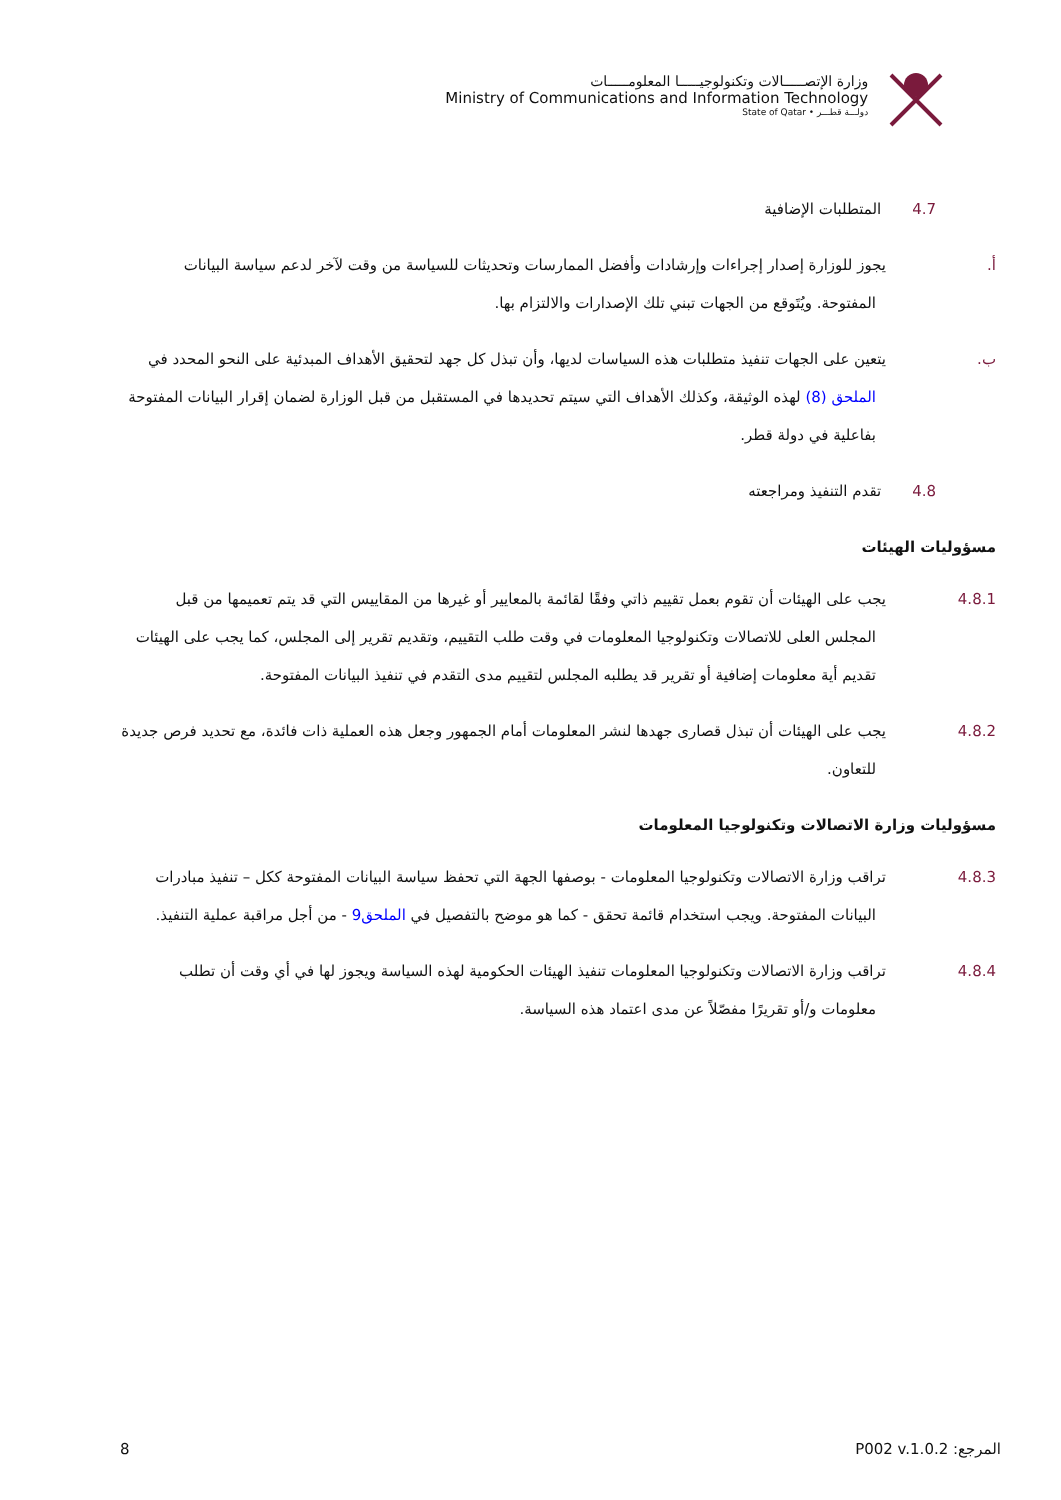وزارة الإتصـــــالات وتكنولوجيـــــا المعلومـــــات
Ministry of Communications and Information Technology
State of Qatar • دولـــة قطـــر
4.7 المتطلبات الإضافية
أ. يجوز للوزارة إصدار إجراءات وإرشادات وأفضل الممارسات وتحديثات للسياسة من وقت لآخر لدعم سياسة البيانات المفتوحة. ويُتَوقع من الجهات تبني تلك الإصدارات والالتزام بها.
ب. يتعين على الجهات تنفيذ متطلبات هذه السياسات لديها، وأن تبذل كل جهد لتحقيق الأهداف المبدئية على النحو المحدد في الملحق (8) لهذه الوثيقة، وكذلك الأهداف التي سيتم تحديدها في المستقبل من قبل الوزارة لضمان إقرار البيانات المفتوحة بفاعلية في دولة قطر.
4.8 تقدم التنفيذ ومراجعته
مسؤوليات الهيئات
4.8.1 يجب على الهيئات أن تقوم بعمل تقييم ذاتي وفقًا لقائمة بالمعايير أو غيرها من المقاييس التي قد يتم تعميمها من قبل المجلس العلى للاتصالات وتكنولوجيا المعلومات في وقت طلب التقييم، وتقديم تقرير إلى المجلس، كما يجب على الهيئات تقديم أية معلومات إضافية أو تقرير قد يطلبه المجلس لتقييم مدى التقدم في تنفيذ البيانات المفتوحة.
4.8.2 يجب على الهيئات أن تبذل قصارى جهدها لنشر المعلومات أمام الجمهور وجعل هذه العملية ذات فائدة، مع تحديد فرص جديدة للتعاون.
مسؤوليات وزارة الاتصالات وتكنولوجيا المعلومات
4.8.3 تراقب وزارة الاتصالات وتكنولوجيا المعلومات - بوصفها الجهة التي تحفظ سياسة البيانات المفتوحة ككل – تنفيذ مبادرات البيانات المفتوحة. ويجب استخدام قائمة تحقق - كما هو موضح بالتفصيل في الملحق9 - من أجل مراقبة عملية التنفيذ.
4.8.4 تراقب وزارة الاتصالات وتكنولوجيا المعلومات تنفيذ الهيئات الحكومية لهذه السياسة ويجوز لها في أي وقت أن تطلب معلومات و/أو تقريرًا مفصّلاً عن مدى اعتماد هذه السياسة.
المرجع: P002 v.1.0.2 8